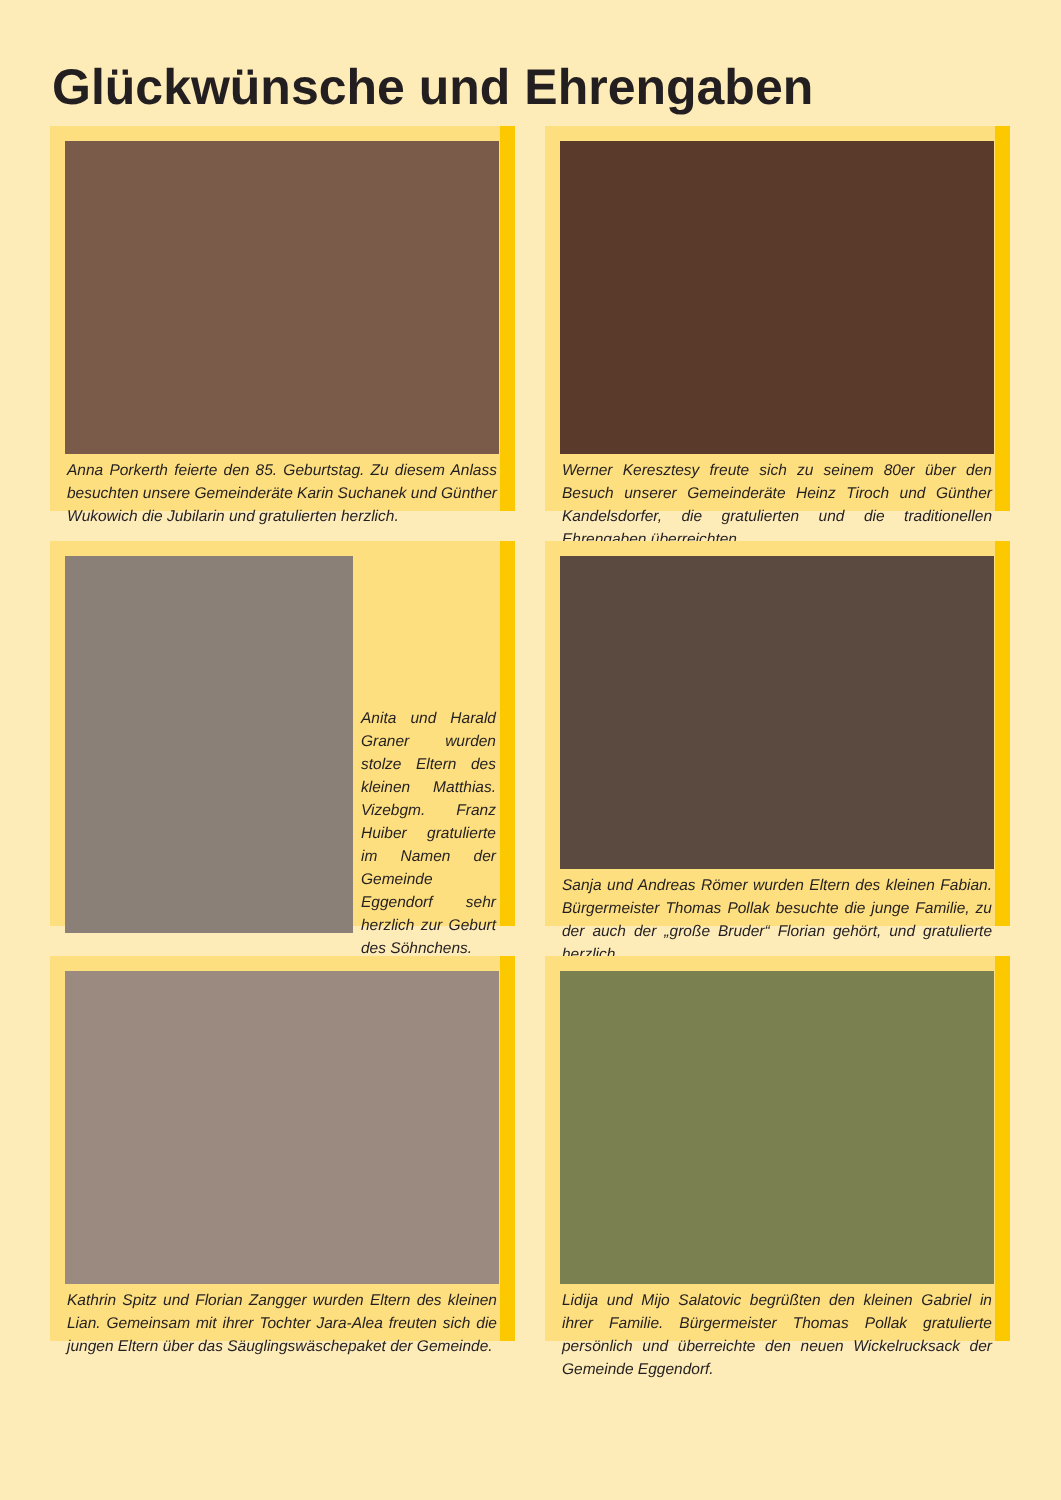Glückwünsche und Ehrengaben
Anna Porkerth feierte den 85. Geburtstag. Zu diesem Anlass besuchten unsere Gemeinderäte Karin Suchanek und Günther Wukowich die Jubilarin und gratulierten herzlich.
Werner Keresztesy freute sich zu seinem 80er über den Besuch unserer Gemeinderäte Heinz Tiroch und Günther Kandelsdorfer, die gratulierten und die traditionellen Ehrengaben überreichten.
Anita und Harald Graner wurden stolze Eltern des kleinen Matthias. Vizebgm. Franz Huiber gratulierte im Namen der Gemeinde Eggendorf sehr herzlich zur Geburt des Söhnchens.
Sanja und Andreas Römer wurden Eltern des kleinen Fabian. Bürgermeister Thomas Pollak besuchte die junge Familie, zu der auch der „große Bruder“ Florian gehört, und gratulierte herzlich.
Kathrin Spitz und Florian Zangger wurden Eltern des kleinen Lian. Gemeinsam mit ihrer Tochter Jara-Alea freuten sich die jungen Eltern über das Säuglingswäschepaket der Gemeinde.
Lidija und Mijo Salatovic begrüßten den kleinen Gabriel in ihrer Familie. Bürgermeister Thomas Pollak gratulierte persönlich und überreichte den neuen Wickelrucksack der Gemeinde Eggendorf.